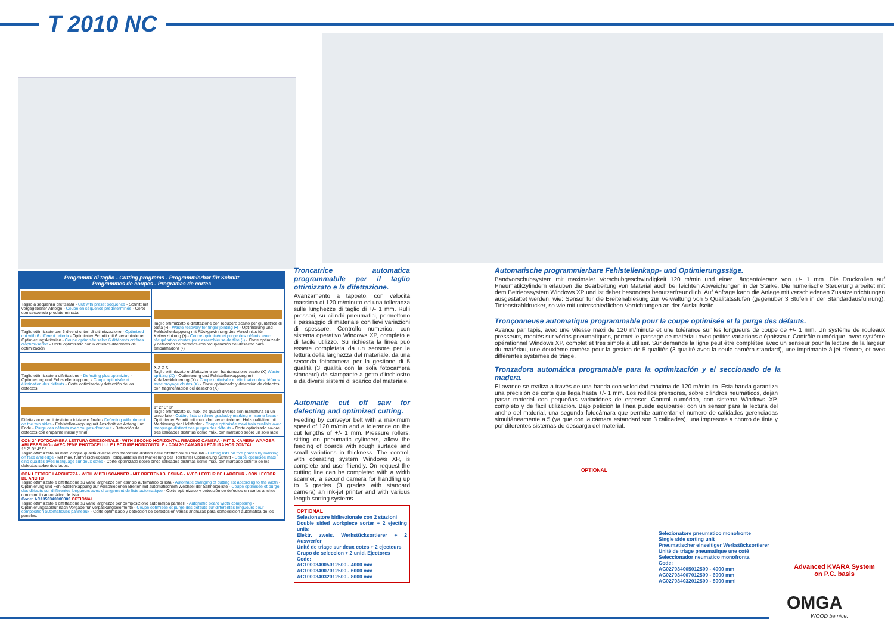T 2010 NC
Programmi di taglio - Cutting programs - Programmierbar für Schnitt
Programmes de coupes - Programas de cortes
| Taglio a sequenza prefissata - Cut with preset sequence - Schnitt mit vorgegebener Abfolge - Coupe en séquence prédéterminée - Corte con secuencia predeterminada | Taglio ottimizzato e difettazione con recupero scarto per giuntatrice di testa (•) - Waste recovery for finger jointing (•) - Optimierung und Fehlstellenkappung mit Rückgewinnung des Verschnitts für Keilverzinkung (•) - Coupe optimisée et purge des défauts avec récupération chutes pour assembleuse de tête (•) - Corte optimizado y detección de defectos con recuperación del desecho para empalmadora (•) |
| Taglio ottimizzato con 6 diversi criteri di ottimizzazione - Optimized cut with 6 different criteria - Optimierter Schnitt mit 6 verschiedenen Optimierungskriterien - Coupe optimisée selon 6 différents critères d'optimi-sation - Corte optimizado con 6 criterios diferentes de optimización | |
| Taglio ottimizzato e difettazione - Defecting plus optimizing - Optimierung und Fehlstellenkappung - Coupe optimisée et élimination des défauts - Corte optimizado y detección de los defectos | X X X X Taglio ottimizzato e difettazione con frantumazione scarto (X) Waste splitting (X) - Optimierung und Fehlstellenkappung mit Abfallzerkleinerung (X) - Coupe optimisée et élimination des défauts avec broyage chutes (X) - Corte optimizado y detección de defectos con fragmentación del desecho (X) |
| Difettazione con intestatura iniziale e finale - Defecting with trim cut on the two sides - Fehlstellenkappung mit Anschnitt an Anfang und Ende - Purge des défauts avec coupes d'embout - Detección de defectos con empalme inicial y final | 1° 2° 3° 3° Taglio ottimizzato su max. tre qualità diverse con marcatura su un unico lato - Cutting lists on three gradesby marking on same faces - Optimierter Schnitt mit max. drei verschiedenen Holzqualitäten mit Markierung der Holzfehler - Coupe optimisée maxi trois qualités avec marquage distinct des purges des défauts - Corte optimizado so-bre tres calidades distintas como máx. con marcado sobre un solo lado |
| CON 2^ FOTOCAMERA LETTURA ORIZZONTALE - WITH SECOND HORIZONTAL READING CAMERA - MIT 2. KAMERA WAAGER. ABLESESUNG - AVEC 2EME PHOTOCELLULE LECTURE HORIZONTALE - CON 2^ CAMARA LECTURA HORIZONTAL 1° 2° 3° 4° 5° Taglio ottimizzato su max. cinque qualità diverse con marcatura distinta delle difettazioni su due lati - Cutting lists on five grades by marking on face and edge - Mit max. fünf verschiedenen Holzqualitäten mit Markierung der Holzfehler Optimierung Schnitt - Coupe optimisée maxi cinq qualités avec marquage sur deux côtès - Corte optimizado sobre cinco calidades distintas como máx. con marcado distinto de los defectos sobre dos lados. | |
| CON LETTORE LARGHEZZA - WITH WIDTH SCANNER - MIT BREITENABLESUNG - AVEC LECTUR DE LARGEUR - CON LECTOR DE ANCHO Taglio ottimizzato e difettazione su varie larghezze con cambio automatico di lista - Automatic changing of cutting list according to the width - Optimierung und Fehl-Stellenkappung auf verschiedenen Breiten mit automatischem Wechsel der Schneideliste - Coupe optimisée et purge des défauts sur différentes longueurs avec changement de liste automatique - Corte optimizado y detección de defectos en varios anchos con cambio automático de lista Code: AC1350340000000 OPTIONAL Taglio ottimizzato e difettazione su varie larghezze per composizione automatica pannelli - Automatic board width composing - Optimierungsablauf nach Vorgabe für Verpackungselemente - Coupe optimisée et purge des défauts sur différentes longueurs pour composition automatiques panneaux - Corte optimizado y detección de defectos en varias anchuras para composición automatica de los paneles. | |
Troncatrice automatica programmabile per il taglio ottimizzato e la difettazione.
Avanzamento a tappeto, con velocità massima di 120 m/minuto ed una tolleranza sulle lunghezze di taglio di +/- 1 mm. Rulli pressori, su cilindri pneumatici, permettono il passaggio di materiale con lievi variazioni di spessore. Controllo numerico, con sistema operativo Windows XP, completo e di facile utilizzo. Su richiesta la linea può essere completata da un sensore per la lettura della larghezza del materiale, da una seconda fotocamera per la gestione di 5 qualità (3 qualità con la sola fotocamera standard) da stampante a getto d'inchiostro e da diversi sistemi di scarico del materiale.
Automatic cut off saw for defecting and optimized cutting.
Feeding by conveyor belt with a maximum speed of 120 m/min and a tolerance on the cut lengths of +/- 1 mm. Pressure rollers, sitting on pneumatic cylinders, allow the feeding of boards with rough surface and small variations in thickness. The control, with operating system Windows XP, is complete and user friendly. On request the cutting line can be completed with a width scanner, a second camera for handling up to 5 grades (3 grades with standard camera) an ink-jet printer and with various length sorting systems.
OPTIONAL
Selezionatore bidirezionale con 2 stazioni
Double sided workpiece sorter + 2 ejecting units
Elektr. zweis. Werkstücksortierer + 2 Auswerfer
Unité de triage sur deux cotes + 2 ejecteurs
Grupo de seleccion + 2 unid. Ejectores
Code:
AC100034005012500 - 4000 mm
AC100034007012500 - 6000 mm
AC100034032012500 - 8000 mm
Automatische programmierbare Fehlstellenkapp- und Optimierungssäge.
Bandvorschubsystem mit maximaler Vorschubgeschwindigkeit 120 m/min und einer Längentoleranz von +/- 1 mm. Die Druckrollen auf Pneumatikzylindern erlauben die Bearbeitung von Material auch bei leichten Abweichungen in der Stärke. Die numerische Steuerung arbeitet mit dem Betriebssystem Windows XP und ist daher besonders benutzerfreundlich. Auf Anfrage kann die Anlage mit verschiedenen Zusatzeinrichtungen ausgestattet werden, wie: Sensor für die Breitenablesung zur Verwaltung von 5 Qualitätsstufen (gegenüber 3 Stufen in der Standardausführung), Tintenstrahldrucker, so wie mit unterschiedlichen Vorrichtungen an der Auslaufseite.
Tronçonneuse automatique programmable pour la coupe optimisée et la purge des défauts.
Avance par tapis, avec une vitesse maxi de 120 m/minute et une tolérance sur les longueurs de coupe de +/- 1 mm. Un système de rouleaux presseurs, montés sur vérins pneumatiques, permet le passage de matériau avec petites variations d'épaisseur. Contrôle numérique, avec système opérationnel Windows XP, complet et très simple à utiliser. Sur demande la ligne peut être complétée avec un senseur pour la lecture de la largeur du matériau, une deuxième caméra pour la gestion de 5 qualités (3 qualité avec la seule caméra standard), une imprimante à jet d'encre, et avec différentes systèmes de triage.
Tronzadora automática programable para la optimización y el seccionado de la madera.
El avance se realiza a través de una banda con velocidad máxima de 120 m/minuto. Esta banda garantiza una precisión de corte que llega hasta +/- 1 mm. Los rodillos prensores, sobre cilindros neumáticos, dejan pasar material con pequeñas variaciónes de espesor. Control numérico, con sistema Windows XP, completo y de fácil utilización. Bajo petición la línea puede equiparse: con un sensor para la lectura del ancho del material, una segunda fotocámara que permite aumentar el numero de calidades gerenciadas simultáneamente a 5 (ya que con la cámara estandard son 3 calidades), una impresora a chorro de tinta y por diferentes sistemas de descarga del material.
OPTIONAL
Selezionatore pneumatico monofronte
Single side sorting unit
Pneumatischer einseitiger Werkstücksortierer
Unité de triage pneumatique une coté
Seleccionador neumatico monofronta
Code:
AC027034005012500 - 4000 mm
AC027034007012500 - 6000 mm
AC027034032012500 - 8000 mml
Advanced KVARA System
on P.C. basis
OMGA
WOOD be nice.